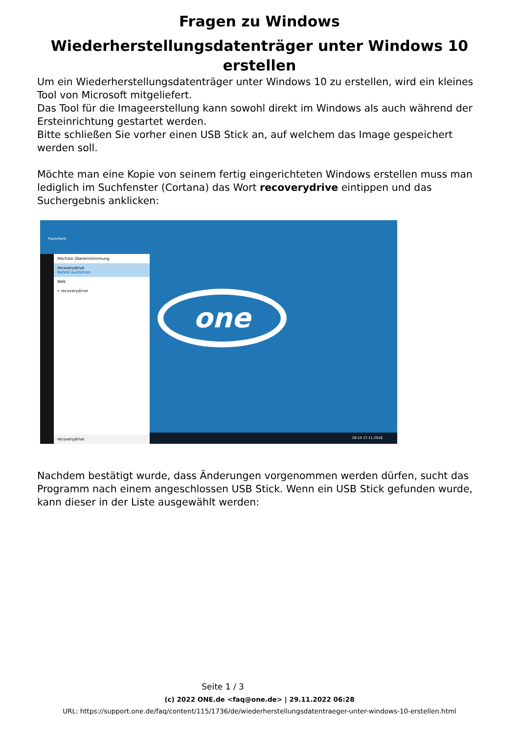Fragen zu Windows
Wiederherstellungsdatenträger unter Windows 10 erstellen
Um ein Wiederherstellungsdatenträger unter Windows 10 zu erstellen, wird ein kleines Tool von Microsoft mitgeliefert.
Das Tool für die Imageerstellung kann sowohl direkt im Windows als auch während der Ersteinrichtung gestartet werden.
Bitte schließen Sie vorher einen USB Stick an, auf welchem das Image gespeichert werden soll.
Möchte man eine Kopie von seinem fertig eingerichteten Windows erstellen muss man lediglich im Suchfenster (Cortana) das Wort recoverydrive eintippen und das Suchergebnis anklicken:
Papierkorb
Höchste Übereinstimmung
recoverydrive
Befehl ausführen
Web
⌕ recoverydrive
recoverydrive
one
16:14 17.11.2016
Nachdem bestätigt wurde, dass Änderungen vorgenommen werden dürfen, sucht das Programm nach einem angeschlossen USB Stick. Wenn ein USB Stick gefunden wurde, kann dieser in der Liste ausgewählt werden:
Seite 1 / 3
(c) 2022 ONE.de <faq@one.de> | 29.11.2022 06:28
URL: https://support.one.de/faq/content/115/1736/de/wiederherstellungsdatentraeger-unter-windows-10-erstellen.html